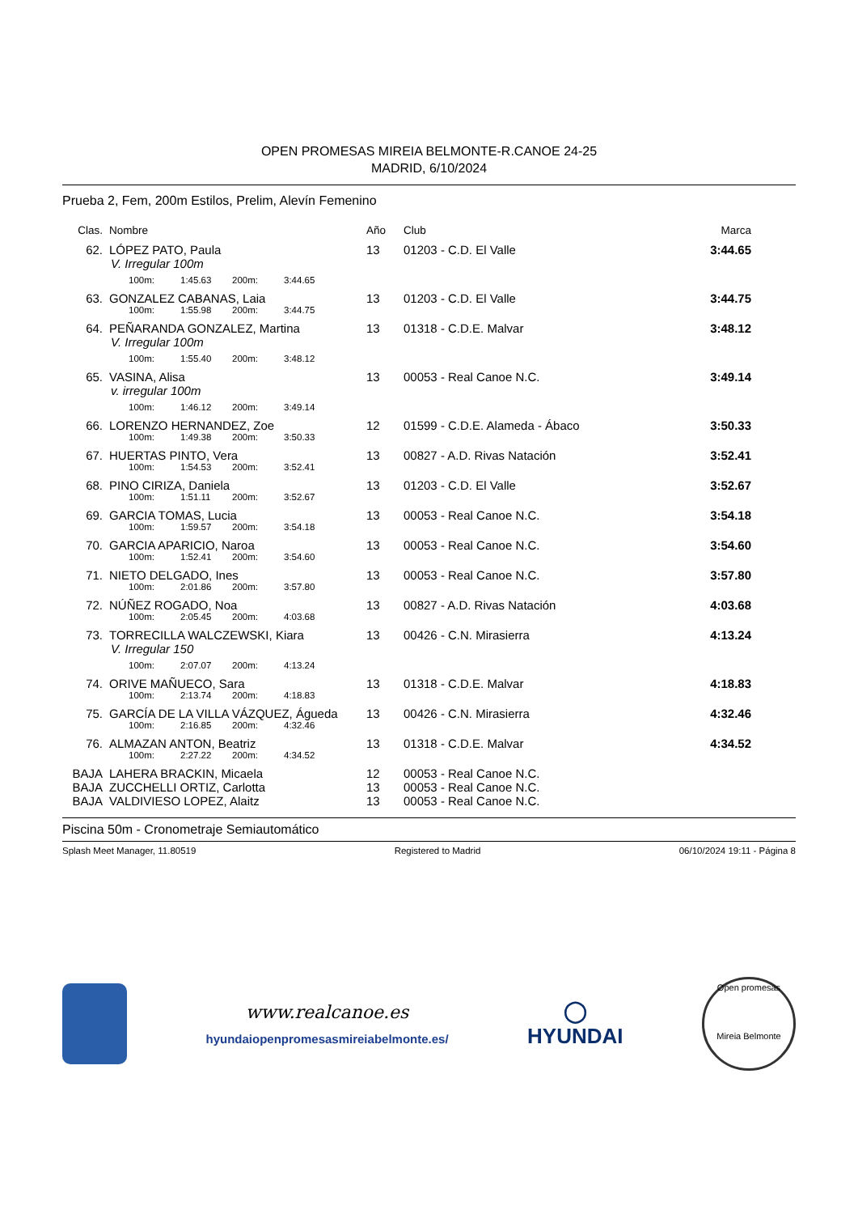OPEN PROMESAS MIREIA BELMONTE-R.CANOE 24-25
MADRID, 6/10/2024
Prueba 2, Fem, 200m Estilos, Prelim, Alevín Femenino
| Clas. | Nombre | Año | Club | Marca |
| --- | --- | --- | --- | --- |
| 62. | LÓPEZ PATO, Paula V. Irregular 100m | 13 | 01203 - C.D. El Valle | 3:44.65 |
| | 100m: 1:45.63 200m: 3:44.65 | | | |
| 63. | GONZALEZ CABANAS, Laia | 13 | 01203 - C.D. El Valle | 3:44.75 |
| | 100m: 1:55.98 200m: 3:44.75 | | | |
| 64. | PEÑARANDA GONZALEZ, Martina V. Irregular 100m | 13 | 01318 - C.D.E. Malvar | 3:48.12 |
| | 100m: 1:55.40 200m: 3:48.12 | | | |
| 65. | VASINA, Alisa v. irregular 100m | 13 | 00053 - Real Canoe N.C. | 3:49.14 |
| | 100m: 1:46.12 200m: 3:49.14 | | | |
| 66. | LORENZO HERNANDEZ, Zoe | 12 | 01599 - C.D.E. Alameda - Ábaco | 3:50.33 |
| | 100m: 1:49.38 200m: 3:50.33 | | | |
| 67. | HUERTAS PINTO, Vera | 13 | 00827 - A.D. Rivas Natación | 3:52.41 |
| | 100m: 1:54.53 200m: 3:52.41 | | | |
| 68. | PINO CIRIZA, Daniela | 13 | 01203 - C.D. El Valle | 3:52.67 |
| | 100m: 1:51.11 200m: 3:52.67 | | | |
| 69. | GARCIA TOMAS, Lucia | 13 | 00053 - Real Canoe N.C. | 3:54.18 |
| | 100m: 1:59.57 200m: 3:54.18 | | | |
| 70. | GARCIA APARICIO, Naroa | 13 | 00053 - Real Canoe N.C. | 3:54.60 |
| | 100m: 1:52.41 200m: 3:54.60 | | | |
| 71. | NIETO DELGADO, Ines | 13 | 00053 - Real Canoe N.C. | 3:57.80 |
| | 100m: 2:01.86 200m: 3:57.80 | | | |
| 72. | NÚÑEZ ROGADO, Noa | 13 | 00827 - A.D. Rivas Natación | 4:03.68 |
| | 100m: 2:05.45 200m: 4:03.68 | | | |
| 73. | TORRECILLA WALCZEWSKI, Kiara V. Irregular 150 | 13 | 00426 - C.N. Mirasierra | 4:13.24 |
| | 100m: 2:07.07 200m: 4:13.24 | | | |
| 74. | ORIVE MAÑUECO, Sara | 13 | 01318 - C.D.E. Malvar | 4:18.83 |
| | 100m: 2:13.74 200m: 4:18.83 | | | |
| 75. | GARCÍA DE LA VILLA VÁZQUEZ, Águeda | 13 | 00426 - C.N. Mirasierra | 4:32.46 |
| | 100m: 2:16.85 200m: 4:32.46 | | | |
| 76. | ALMAZAN ANTON, Beatriz | 13 | 01318 - C.D.E. Malvar | 4:34.52 |
| | 100m: 2:27.22 200m: 4:34.52 | | | |
| BAJA | LAHERA BRACKIN, Micaela | 12 | 00053 - Real Canoe N.C. | |
| BAJA | ZUCCHELLI ORTIZ, Carlotta | 13 | 00053 - Real Canoe N.C. | |
| BAJA | VALDIVIESO LOPEZ, Alaitz | 13 | 00053 - Real Canoe N.C. | |
Piscina 50m - Cronometraje Semiautomático
Splash Meet Manager, 11.80519 Registered to Madrid 06/10/2024 19:11 - Página 8
www.realcanoe.es
hyundaiopenpromesasmireiabelmonte.es/
◯
HYUNDAI
Open promesas
Mireia Belmonte